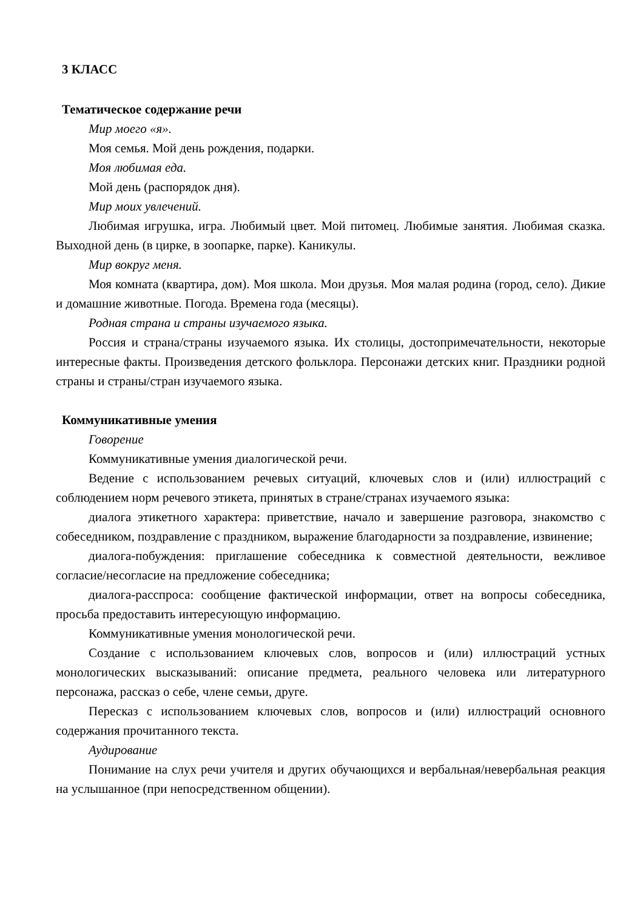3 КЛАСС
Тематическое содержание речи
Мир моего «я».
Моя семья. Мой день рождения, подарки.
Моя любимая еда.
Мой день (распорядок дня).
Мир моих увлечений.
Любимая игрушка, игра. Любимый цвет. Мой питомец. Любимые занятия. Любимая сказка. Выходной день (в цирке, в зоопарке, парке). Каникулы.
Мир вокруг меня.
Моя комната (квартира, дом). Моя школа. Мои друзья. Моя малая родина (город, село). Дикие и домашние животные. Погода. Времена года (месяцы).
Родная страна и страны изучаемого языка.
Россия и страна/страны изучаемого языка. Их столицы, достопримечательности, некоторые интересные факты. Произведения детского фольклора. Персонажи детских книг. Праздники родной страны и страны/стран изучаемого языка.
Коммуникативные умения
Говорение
Коммуникативные умения диалогической речи.
Ведение с использованием речевых ситуаций, ключевых слов и (или) иллюстраций с соблюдением норм речевого этикета, принятых в стране/странах изучаемого языка:
диалога этикетного характера: приветствие, начало и завершение разговора, знакомство с собеседником, поздравление с праздником, выражение благодарности за поздравление, извинение;
диалога-побуждения: приглашение собеседника к совместной деятельности, вежливое согласие/несогласие на предложение собеседника;
диалога-расспроса: сообщение фактической информации, ответ на вопросы собеседника, просьба предоставить интересующую информацию.
Коммуникативные умения монологической речи.
Создание с использованием ключевых слов, вопросов и (или) иллюстраций устных монологических высказываний: описание предмета, реального человека или литературного персонажа, рассказ о себе, члене семьи, друге.
Пересказ с использованием ключевых слов, вопросов и (или) иллюстраций основного содержания прочитанного текста.
Аудирование
Понимание на слух речи учителя и других обучающихся и вербальная/невербальная реакция на услышанное (при непосредственном общении).